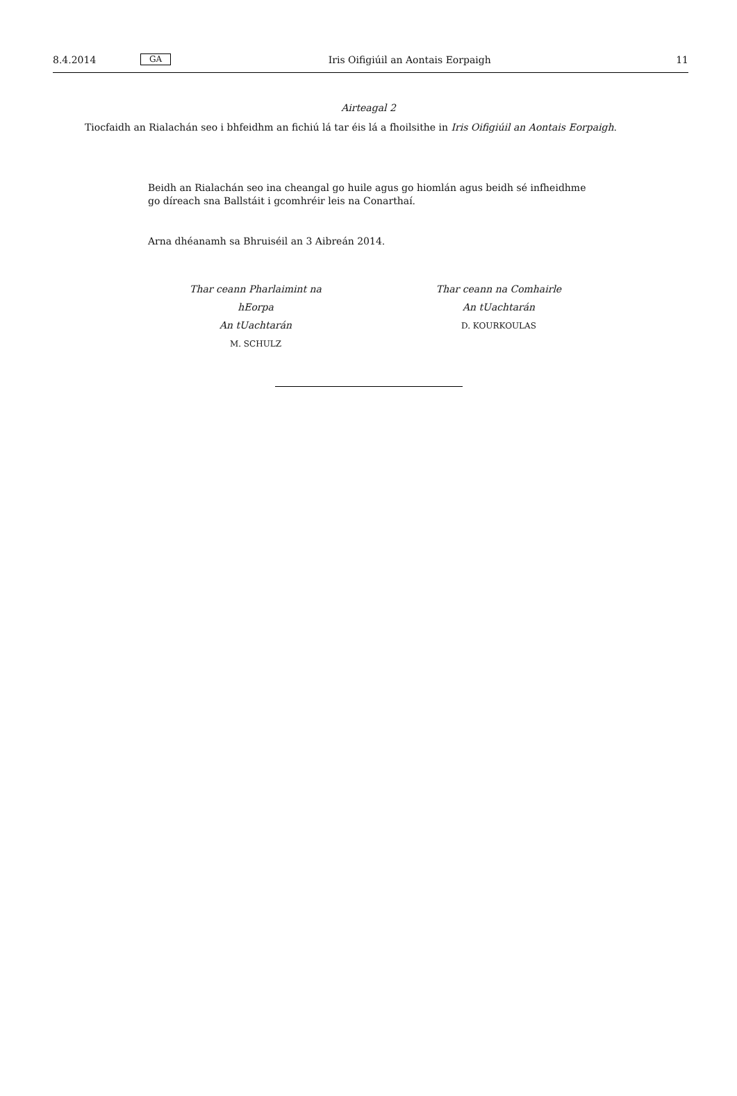8.4.2014 GA Iris Oifigiúil an Aontais Eorpaigh 11
Airteagal 2
Tiocfaidh an Rialachán seo i bhfeidhm an fichiú lá tar éis lá a fhoilsithe in Iris Oifigiúil an Aontais Eorpaigh.
Beidh an Rialachán seo ina cheangal go huile agus go hiomlán agus beidh sé infheidhme go díreach sna Ballstáit i gcomhréir leis na Conarthaí.
Arna dhéanamh sa Bhruiséil an 3 Aibreán 2014.
Thar ceann Pharlaimint na hEorpa
An tUachtarán
M. SCHULZ
Thar ceann na Comhairle
An tUachtarán
D. KOURKOULAS